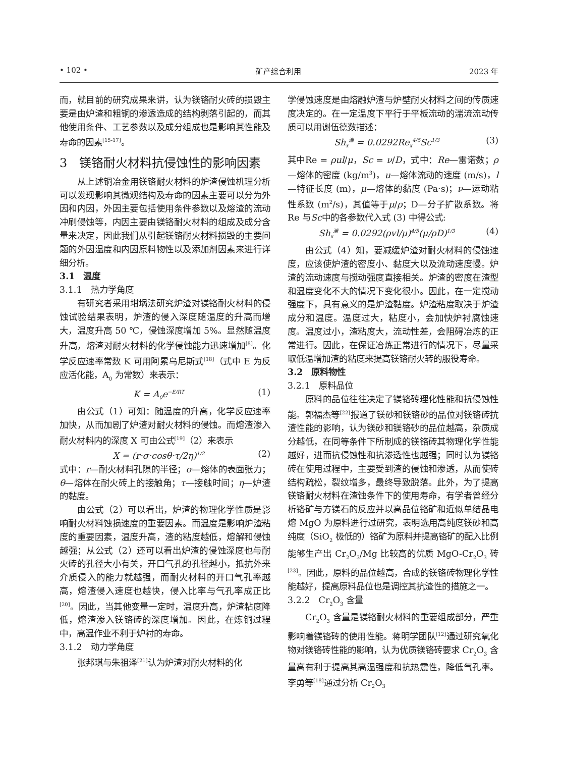• 102 • 矿产综合利用 2023 年
而，就目前的研究成果来讲，认为镁铬耐火砖的损毁主要是由炉渣和粗铜的渗透造成的结构剥落引起的，而其他使用条件、工艺参数以及成分组成也是影响其性能及寿命的因素<sup>[15-17]</sup>。
3　镁铬耐火材料抗侵蚀性的影响因素
从上述铜冶金用镁铬耐火材料的炉渣侵蚀机理分析可以发现影响其微观结构及寿命的因素主要可以分为外因和内因，外因主要包括使用条件参数以及熔渣的流动冲刷侵蚀等，内因主要由镁铬耐火材料的组成及成分含量来决定，因此我们从引起镁铬耐火材料损毁的主要问题的外因温度和内因原料物性以及添加剂因素来进行详细分析。
3.1　温度
3.1.1　热力学角度
有研究者采用坩埚法研究炉渣对镁铬耐火材料的侵蚀试验结果表明，炉渣的侵入深度随温度的升高而增大，温度升高 50 ℃，侵蚀深度增加 5%。显然随温度升高，熔渣对耐火材料的化学侵蚀能力迅速增加<sup>[8]</sup>。化学反应速率常数 K 可用阿累乌尼斯式<sup>[18]</sup>（式中 E 为反应活化能，A<sub>0</sub> 为常数）来表示：
K = A<sub>0</sub>e<sup>−E/RT</sup> (1)
由公式（1）可知：随温度的升高，化学反应速率加快，从而加剧了炉渣对耐火材料的侵蚀。而熔渣渗入耐火材料内的深度 X 可由公式<sup>[19]</sup>（2）来表示
X = (r·σ·cosθ·τ/2η)<sup>1/2</sup> (2)
式中：r—耐火材料孔隙的半径；σ—熔体的表面张力；θ—熔体在耐火砖上的接触角；τ—接触时间；η—炉渣的黏度。
由公式（2）可以看出，炉渣的物理化学性质是影响耐火材料蚀损速度的重要因素。而温度是影响炉渣粘度的重要因素，温度升高，渣的粘度越低，熔解和侵蚀越强；从公式（2）还可以看出炉渣的侵蚀深度也与耐火砖的孔径大小有关，开口气孔的孔径越小，抵抗外来介质侵入的能力就越强，而耐火材料的开口气孔率越高，熔渣侵入速度也越快，侵入比率与气孔率成正比<sup>[20]</sup>。因此，当其他变量一定时，温度升高，炉渣粘度降低，熔渣渗入镁铬砖的深度增加。因此，在炼铜过程中，高温作业不利于炉衬的寿命。
3.1.2　动力学角度
张邦琪与朱祖泽<sup>[21]</sup>认为炉渣对耐火材料的化
学侵蚀速度是由熔融炉渣与炉壁耐火材料之间的传质速度决定的。在一定温度下平行于平板流动的湍流流动传质可以用谢伍德数描述：
Sh<sub>x</sub><sup>湍</sup> = 0.0292Re<sub>x</sub><sup>4/5</sup>Sc<sup>1/3</sup> (3)
其中Re = ρul/μ，Sc = ν/D，式中：Re—雷诺数；ρ—熔体的密度 (kg/m<sup>3</sup>)，u—熔体流动的速度 (m/s)，l—特征长度 (m)，μ—熔体的黏度 (Pa·s)；ν—运动粘性系数 (m<sup>2</sup>/s)，其值等于μ/ρ；D—分子扩散系数。将 Re 与Sc中的各参数代入式 (3) 中得公式:
Sh<sub>x</sub><sup>湍</sup> = 0.0292(ρvl/μ)<sup>4/5</sup>(μ/ρD)<sup>1/3</sup> (4)
由公式（4）知，要减缓炉渣对耐火材料的侵蚀速度，应该使炉渣的密度小、黏度大以及流动速度慢。炉渣的流动速度与搅动强度直接相关。炉渣的密度在渣型和温度变化不大的情况下变化很小。因此，在一定搅动强度下，具有意义的是炉渣黏度。炉渣粘度取决于炉渣成分和温度。温度过大，粘度小，会加快炉衬腐蚀速度。温度过小，渣粘度大，流动性差，会阻碍冶炼的正常进行。因此，在保证冶炼正常进行的情况下，尽量采取低温增加渣的粘度来提高镁铬耐火转的服役寿命。
3.2　原料物性
3.2.1　原料品位
原料的品位往往决定了镁铬砖理化性能和抗侵蚀性能。郭福杰等<sup>[22]</sup>报道了镁砂和镁铬砂的品位对镁铬砖抗渣性能的影响，认为镁砂和镁铬砂的品位越高，杂质成分越低，在同等条件下所制成的镁铬砖其物理化学性能越好，进而抗侵蚀性和抗渗透性也越强；同时认为镁铬砖在使用过程中，主要受到渣的侵蚀和渗透，从而使砖结构疏松，裂纹增多，最终导致脱落。此外，为了提高镁铬耐火材料在渣蚀条件下的使用寿命，有学者曾经分析铬矿与方镁石的反应并以高品位铬矿和近似单结晶电熔 MgO 为原料进行过研究，表明选用高纯度镁砂和高纯度（SiO<sub>2</sub> 极低的）铬矿为原料并提高铬矿的配入比例能够生产出 Cr<sub>2</sub>O<sub>3</sub>/Mg 比较高的优质 MgO-Cr<sub>2</sub>O<sub>3</sub> 砖<sup>[23]</sup>。因此，原料的品位越高，合成的镁铬砖物理化学性能越好，提高原料品位也是调控其抗渣性的措施之一。
3.2.2　Cr<sub>2</sub>O<sub>3</sub> 含量
Cr<sub>2</sub>O<sub>3</sub> 含量是镁铬耐火材料的重要组成部分，严重影响着镁铬砖的使用性能。蒋明学团队<sup>[12]</sup>通过研究氧化物对镁铬砖性能的影响，认为优质镁铬砖要求 Cr<sub>2</sub>O<sub>3</sub> 含量高有利于提高其高温强度和抗热震性，降低气孔率。李勇等<sup>[18]</sup>通过分析 Cr<sub>2</sub>O<sub>3</sub>